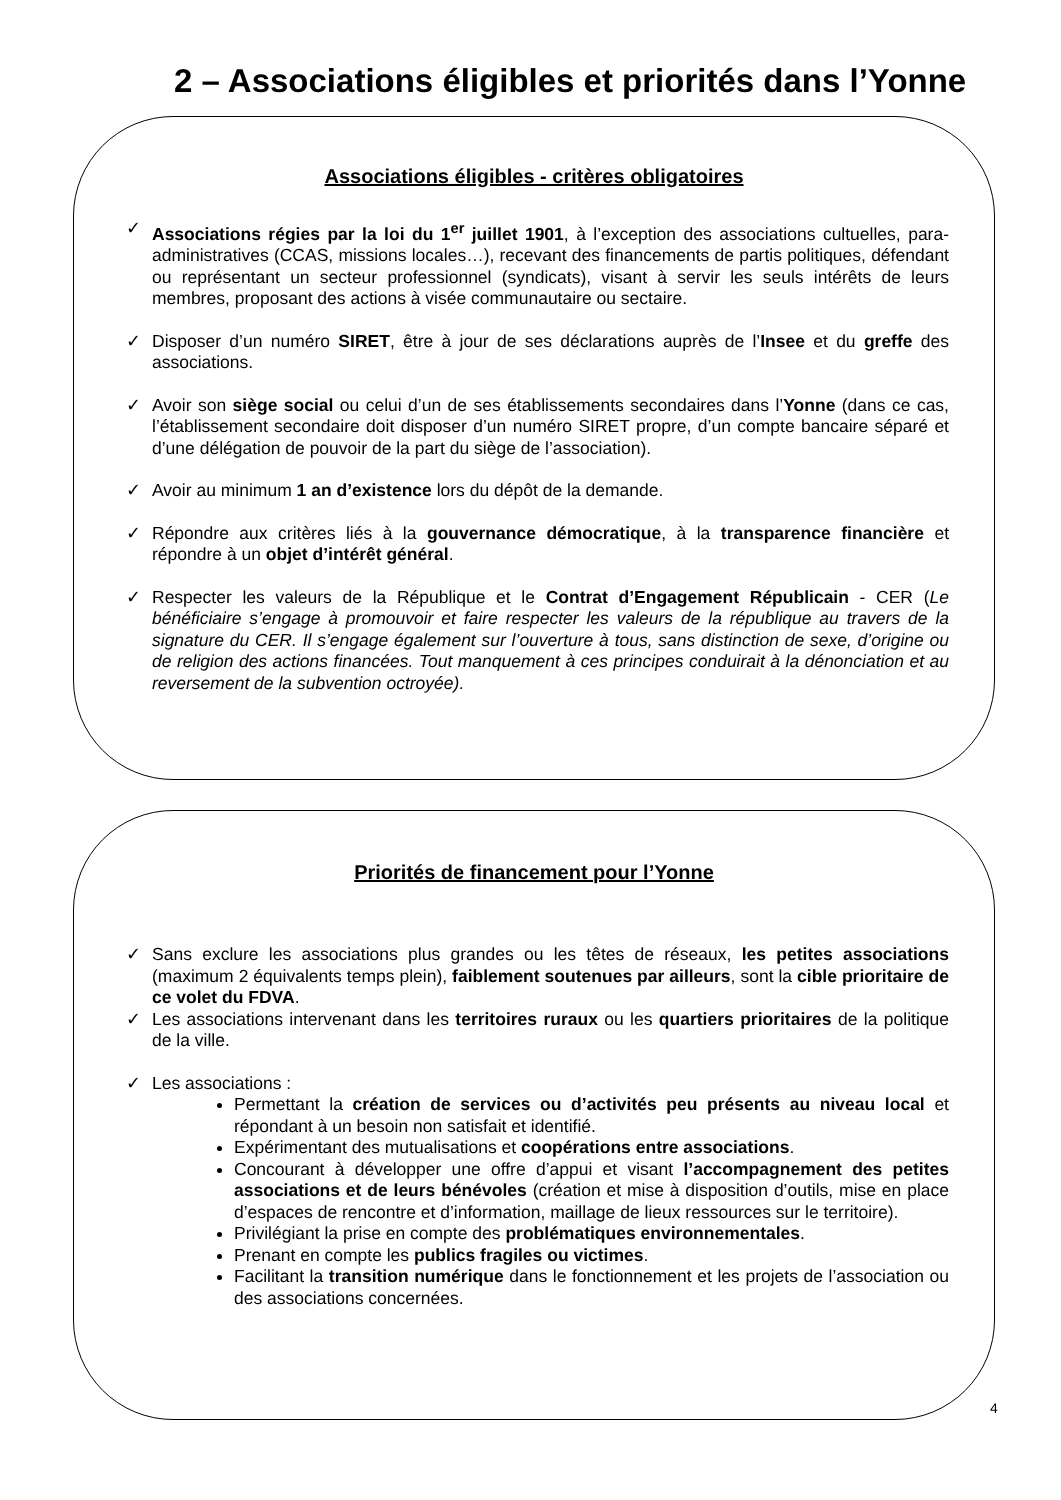2 – Associations éligibles et priorités dans l’Yonne
Associations éligibles - critères obligatoires
✓ Associations régies par la loi du 1<sup>er</sup> juillet 1901, à l’exception des associations cultuelles, para-administratives (CCAS, missions locales…), recevant des financements de partis politiques, défendant ou représentant un secteur professionnel (syndicats), visant à servir les seuls intérêts de leurs membres, proposant des actions à visée communautaire ou sectaire.
✓ Disposer d’un numéro SIRET, être à jour de ses déclarations auprès de l’Insee et du greffe des associations.
✓ Avoir son siège social ou celui d’un de ses établissements secondaires dans l’Yonne (dans ce cas, l’établissement secondaire doit disposer d’un numéro SIRET propre, d’un compte bancaire séparé et d’une délégation de pouvoir de la part du siège de l’association).
✓ Avoir au minimum 1 an d’existence lors du dépôt de la demande.
✓ Répondre aux critères liés à la gouvernance démocratique, à la transparence financière et répondre à un objet d’intérêt général.
✓ Respecter les valeurs de la République et le Contrat d’Engagement Républicain - CER (Le bénéficiaire s’engage à promouvoir et faire respecter les valeurs de la république au travers de la signature du CER. Il s’engage également sur l’ouverture à tous, sans distinction de sexe, d’origine ou de religion des actions financées. Tout manquement à ces principes conduirait à la dénonciation et au reversement de la subvention octroyée).
Priorités de financement pour l’Yonne
✓ Sans exclure les associations plus grandes ou les têtes de réseaux, les petites associations (maximum 2 équivalents temps plein), faiblement soutenues par ailleurs, sont la cible prioritaire de ce volet du FDVA.
✓ Les associations intervenant dans les territoires ruraux ou les quartiers prioritaires de la politique de la ville.
✓ Les associations :
Permettant la création de services ou d’activités peu présents au niveau local et répondant à un besoin non satisfait et identifié.
Expérimentant des mutualisations et coopérations entre associations.
Concourant à développer une offre d’appui et visant l’accompagnement des petites associations et de leurs bénévoles (création et mise à disposition d’outils, mise en place d’espaces de rencontre et d’information, maillage de lieux ressources sur le territoire).
Privilégiant la prise en compte des problématiques environnementales.
Prenant en compte les publics fragiles ou victimes.
Facilitant la transition numérique dans le fonctionnement et les projets de l’association ou des associations concernées.
4